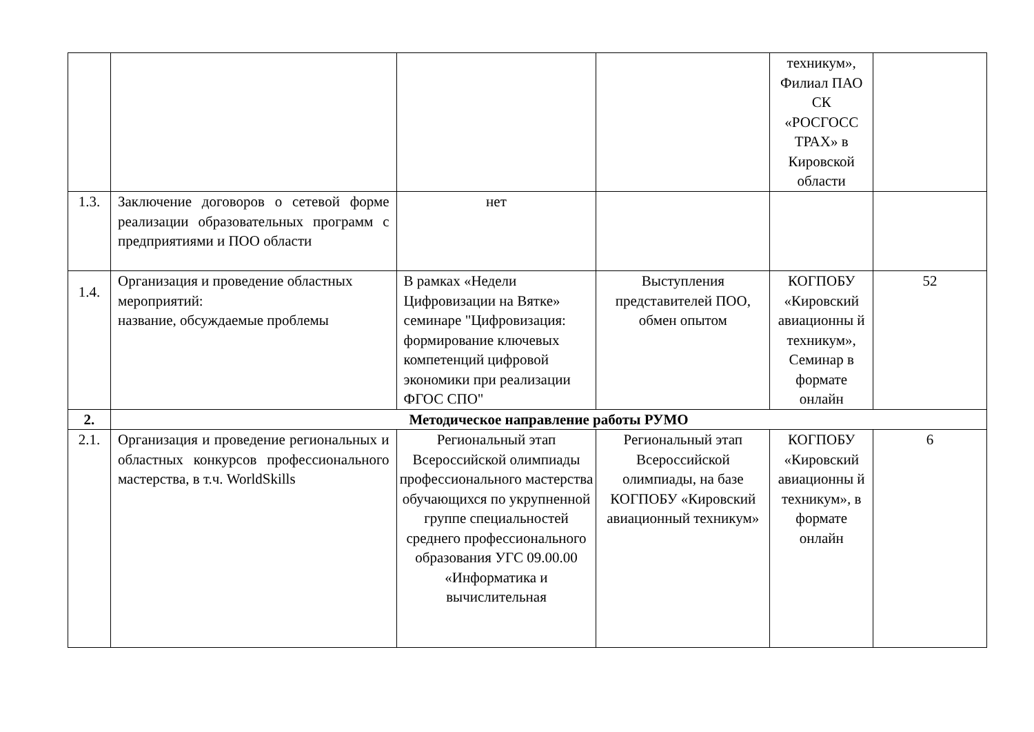| | | | | техникум», Филиал ПАО СК «РОСГОСС ТРАХ» в Кировской области | |
| 1.3. | Заключение договоров о сетевой форме реализации образовательных программ с предприятиями и ПОО области | нет | | | |
| 1.4. | Организация и проведение областных мероприятий: название, обсуждаемые проблемы | В рамках «Недели Цифровизации на Вятке» семинаре "Цифровизация: формирование ключевых компетенций цифровой экономики при реализации ФГОС СПО" | Выступления представителей ПОО, обмен опытом | КОГПОБУ «Кировский авиационны й техникум», Семинар в формате онлайн | 52 |
| 2. | Методическое направление работы РУМО | | | | |
| 2.1. | Организация и проведение региональных и областных конкурсов профессионального мастерства, в т.ч. WorldSkills | Региональный этап Всероссийской олимпиады профессионального мастерства обучающихся по укрупненной группе специальностей среднего профессионального образования УГС 09.00.00 «Информатика и вычислительная | Региональный этап Всероссийской олимпиады, на базе КОГПОБУ «Кировский авиационный техникум» | КОГПОБУ «Кировский авиационны й техникум», в формате онлайн | 6 |